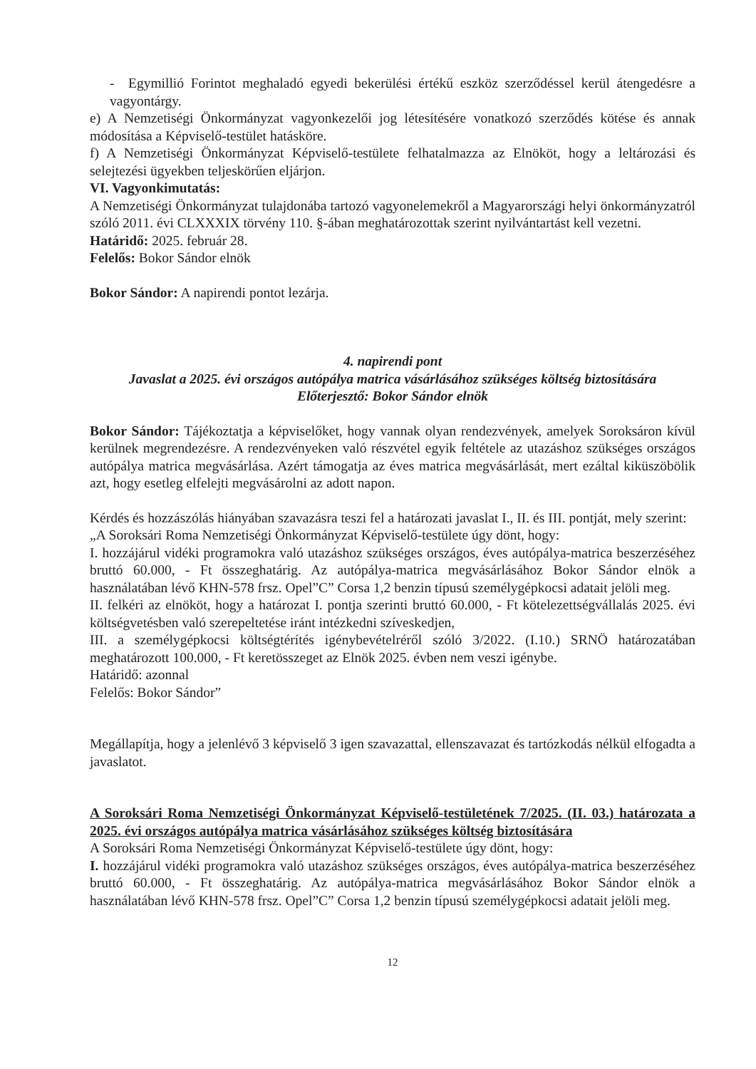- Egymillió Forintot meghaladó egyedi bekerülési értékű eszköz szerződéssel kerül átengedésre a vagyontárgy.
e) A Nemzetiségi Önkormányzat vagyonkezelői jog létesítésére vonatkozó szerződés kötése és annak módosítása a Képviselő-testület hatásköre.
f) A Nemzetiségi Önkormányzat Képviselő-testülete felhatalmazza az Elnököt, hogy a leltározási és selejtezési ügyekben teljeskörűen eljárjon.
VI. Vagyonkimutatás:
A Nemzetiségi Önkormányzat tulajdonába tartozó vagyonelemekről a Magyarországi helyi önkormányzatról szóló 2011. évi CLXXXIX törvény 110. §-ában meghatározottak szerint nyilvántartást kell vezetni.
Határidő: 2025. február 28.
Felelős: Bokor Sándor elnök
Bokor Sándor: A napirendi pontot lezárja.
4. napirendi pont
Javaslat a 2025. évi országos autópálya matrica vásárlásához szükséges költség biztosítására
Előterjesztő: Bokor Sándor elnök
Bokor Sándor: Tájékoztatja a képviselőket, hogy vannak olyan rendezvények, amelyek Soroksáron kívül kerülnek megrendezésre. A rendezvényeken való részvétel egyik feltétele az utazáshoz szükséges országos autópálya matrica megvásárlása. Azért támogatja az éves matrica megvásárlását, mert ezáltal kiküszöbölik azt, hogy esetleg elfelejti megvásárolni az adott napon.
Kérdés és hozzászólás hiányában szavazásra teszi fel a határozati javaslat I., II. és III. pontját, mely szerint:
„A Soroksári Roma Nemzetiségi Önkormányzat Képviselő-testülete úgy dönt, hogy:
I. hozzájárul vidéki programokra való utazáshoz szükséges országos, éves autópálya-matrica beszerzéséhez bruttó 60.000, - Ft összeghatárig. Az autópálya-matrica megvásárlásához Bokor Sándor elnök a használatában lévő KHN-578 frsz. Opel”C” Corsa 1,2 benzin típusú személygépkocsi adatait jelöli meg.
II. felkéri az elnököt, hogy a határozat I. pontja szerinti bruttó 60.000, - Ft kötelezettségvállalás 2025. évi költségvetésben való szerepeltetése iránt intézkedni szíveskedjen,
III. a személygépkocsi költségtérítés igénybevételréről szóló 3/2022. (I.10.) SRNÖ határozatában meghatározott 100.000, - Ft keretösszeget az Elnök 2025. évben nem veszi igénybe.
Határidő: azonnal
Felelős: Bokor Sándor”
Megállapítja, hogy a jelenlévő 3 képviselő 3 igen szavazattal, ellenszavazat és tartózkodás nélkül elfogadta a javaslatot.
A Soroksári Roma Nemzetiségi Önkormányzat Képviselő-testületének 7/2025. (II. 03.) határozata a 2025. évi országos autópálya matrica vásárlásához szükséges költség biztosítására
A Soroksári Roma Nemzetiségi Önkormányzat Képviselő-testülete úgy dönt, hogy:
I. hozzájárul vidéki programokra való utazáshoz szükséges országos, éves autópálya-matrica beszerzéséhez bruttó 60.000, - Ft összeghatárig. Az autópálya-matrica megvásárlásához Bokor Sándor elnök a használatában lévő KHN-578 frsz. Opel”C” Corsa 1,2 benzin típusú személygépkocsi adatait jelöli meg.
12